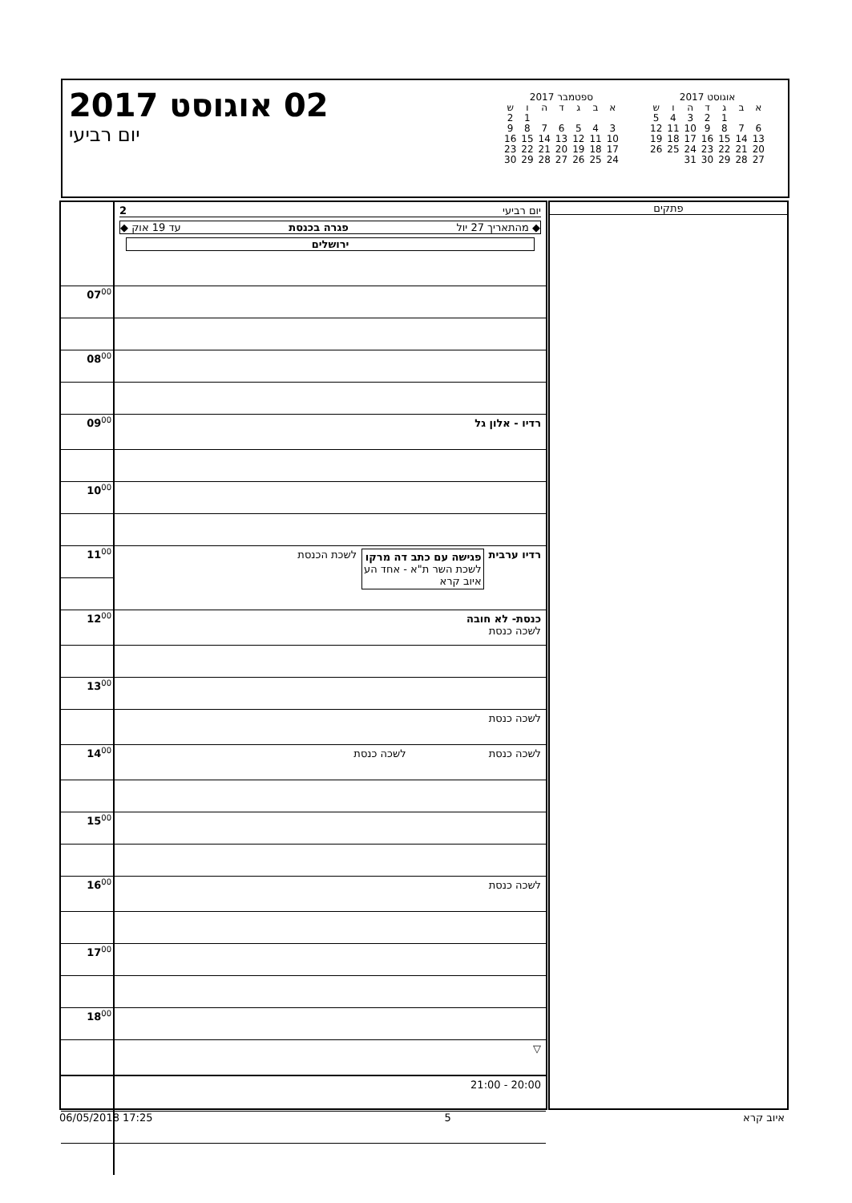02 אוגוסט 2017
יום רביעי
ספטמבר 2017
| א | ב | ג | ד | ה | ו | ש |
| --- | --- | --- | --- | --- | --- | --- |
| | | | | | 1 | 2 |
| 3 | 4 | 5 | 6 | 7 | 8 | 9 |
| 10 | 11 | 12 | 13 | 14 | 15 | 16 |
| 17 | 18 | 19 | 20 | 21 | 22 | 23 |
| 24 | 25 | 26 | 27 | 28 | 29 | 30 |
אוגוסט 2017
| א | ב | ג | ד | ה | ו | ש |
| --- | --- | --- | --- | --- | --- | --- |
| | | 1 | 2 | 3 | 4 | 5 |
| 6 | 7 | 8 | 9 | 10 | 11 | 12 |
| 13 | 14 | 15 | 16 | 17 | 18 | 19 |
| 20 | 21 | 22 | 23 | 24 | 25 | 26 |
| 27 | 28 | 29 | 30 | 31 | | |
| | יום רביעי 2 ◆ מהתאריך 27 יול פגרה בכנסת עד 19 אוק ◆ ירושלים |
| 07<sup>00</sup> | |
| 08<sup>00</sup> | |
| 09<sup>00</sup> | רדיו - אלון גל |
| 10<sup>00</sup> | |
| 11<sup>00</sup> | רדיו ערבית פגישה עם כתב דה מרקו לשכת השר ת"א - אחד הע איוב קרא לשכת הכנסת |
| 12<sup>00</sup> | כנסת- לא חובה לשכה כנסת |
| 13<sup>00</sup> | |
| | לשכה כנסת |
| 14<sup>00</sup> | לשכה כנסת לשכה כנסת |
| 15<sup>00</sup> | |
| 16<sup>00</sup> | לשכה כנסת |
| 17<sup>00</sup> | |
| 18<sup>00</sup> | |
| | ▽ |
| | 20:00 - 21:00 |
פתקים
06/05/2018 17:25 5 איוב קרא